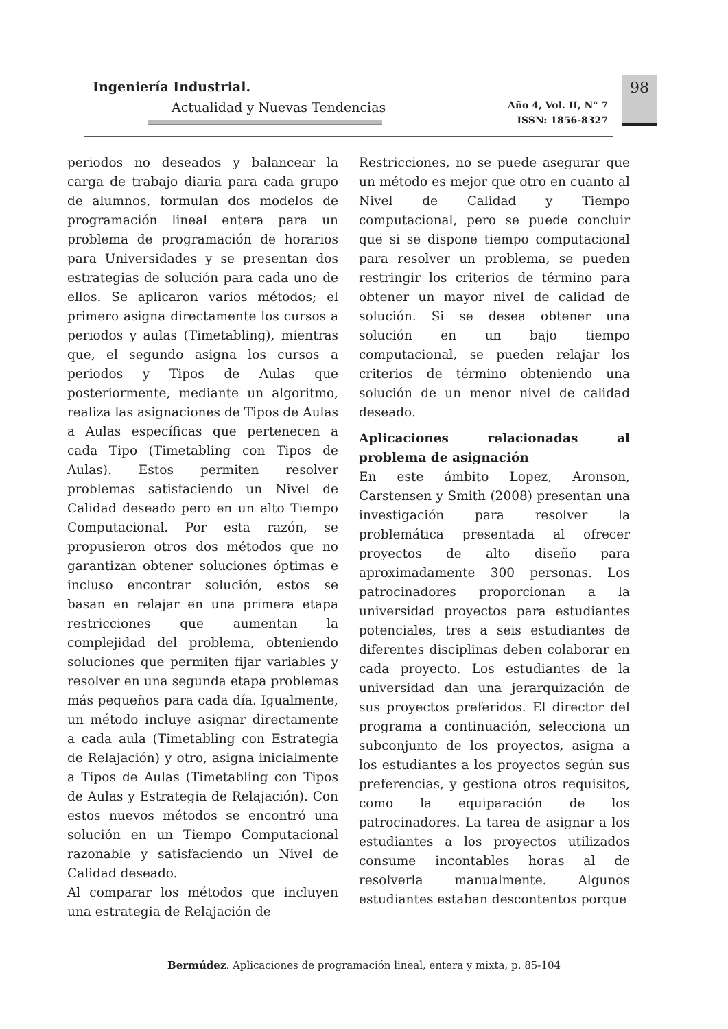Ingeniería Industrial.
Actualidad y Nuevas Tendencias
Año 4, Vol. II, N° 7
ISSN: 1856-8327
98
periodos no deseados y balancear la carga de trabajo diaria para cada grupo de alumnos, formulan dos modelos de programación lineal entera para un problema de programación de horarios para Universidades y se presentan dos estrategias de solución para cada uno de ellos. Se aplicaron varios métodos; el primero asigna directamente los cursos a periodos y aulas (Timetabling), mientras que, el segundo asigna los cursos a periodos y Tipos de Aulas que posteriormente, mediante un algoritmo, realiza las asignaciones de Tipos de Aulas a Aulas específicas que pertenecen a cada Tipo (Timetabling con Tipos de Aulas). Estos permiten resolver problemas satisfaciendo un Nivel de Calidad deseado pero en un alto Tiempo Computacional. Por esta razón, se propusieron otros dos métodos que no garantizan obtener soluciones óptimas e incluso encontrar solución, estos se basan en relajar en una primera etapa restricciones que aumentan la complejidad del problema, obteniendo soluciones que permiten fijar variables y resolver en una segunda etapa problemas más pequeños para cada día. Igualmente, un método incluye asignar directamente a cada aula (Timetabling con Estrategia de Relajación) y otro, asigna inicialmente a Tipos de Aulas (Timetabling con Tipos de Aulas y Estrategia de Relajación). Con estos nuevos métodos se encontró una solución en un Tiempo Computacional razonable y satisfaciendo un Nivel de Calidad deseado.
Al comparar los métodos que incluyen una estrategia de Relajación de
Restricciones, no se puede asegurar que un método es mejor que otro en cuanto al Nivel de Calidad y Tiempo computacional, pero se puede concluir que si se dispone tiempo computacional para resolver un problema, se pueden restringir los criterios de término para obtener un mayor nivel de calidad de solución. Si se desea obtener una solución en un bajo tiempo computacional, se pueden relajar los criterios de término obteniendo una solución de un menor nivel de calidad deseado.
Aplicaciones relacionadas al problema de asignación
En este ámbito Lopez, Aronson, Carstensen y Smith (2008) presentan una investigación para resolver la problemática presentada al ofrecer proyectos de alto diseño para aproximadamente 300 personas. Los patrocinadores proporcionan a la universidad proyectos para estudiantes potenciales, tres a seis estudiantes de diferentes disciplinas deben colaborar en cada proyecto. Los estudiantes de la universidad dan una jerarquización de sus proyectos preferidos. El director del programa a continuación, selecciona un subconjunto de los proyectos, asigna a los estudiantes a los proyectos según sus preferencias, y gestiona otros requisitos, como la equiparación de los patrocinadores. La tarea de asignar a los estudiantes a los proyectos utilizados consume incontables horas al de resolverla manualmente. Algunos estudiantes estaban descontentos porque
Bermúdez. Aplicaciones de programación lineal, entera y mixta, p. 85-104